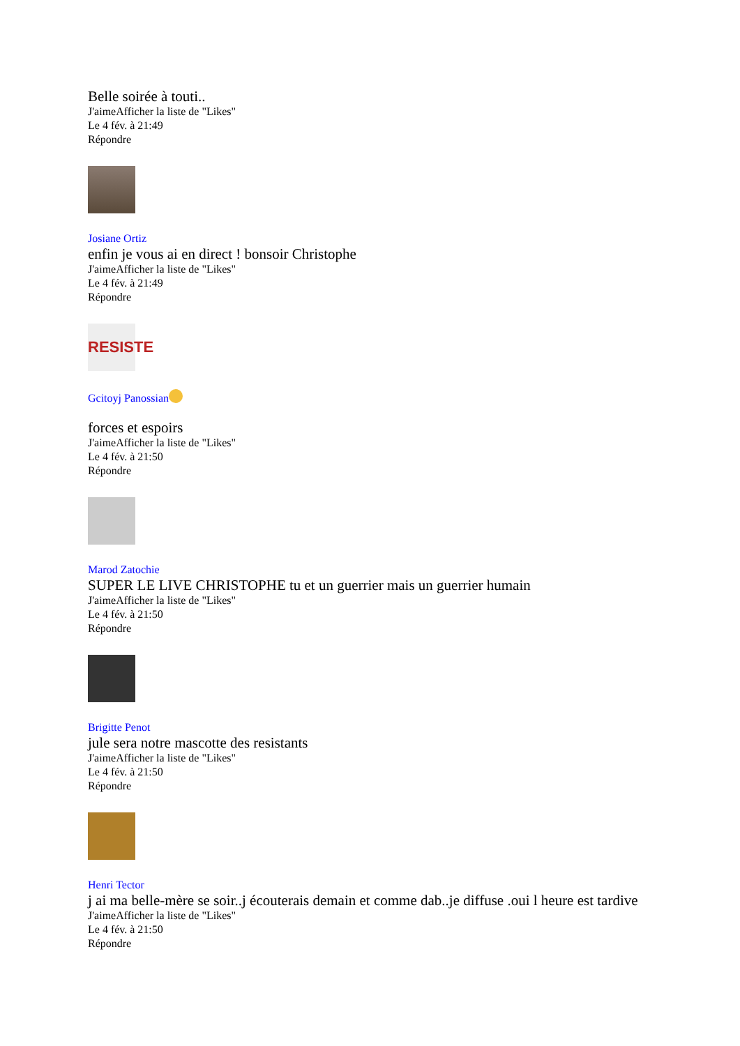Belle soirée à touti..
J'aimeAfficher la liste de "Likes"
Le 4 fév. à 21:49
Répondre
Josiane Ortiz
enfin je vous ai en direct ! bonsoir Christophe
J'aimeAfficher la liste de "Likes"
Le 4 fév. à 21:49
Répondre
RESISTE
Gcitoyj Panossian
forces et espoirs
J'aimeAfficher la liste de "Likes"
Le 4 fév. à 21:50
Répondre
Marod Zatochie
SUPER LE LIVE CHRISTOPHE tu et un guerrier mais un guerrier humain
J'aimeAfficher la liste de "Likes"
Le 4 fév. à 21:50
Répondre
Brigitte Penot
jule sera notre mascotte des resistants
J'aimeAfficher la liste de "Likes"
Le 4 fév. à 21:50
Répondre
Henri Tector
j ai ma belle-mère se soir..j écouterais demain et comme dab..je diffuse .oui l heure est tardive
J'aimeAfficher la liste de "Likes"
Le 4 fév. à 21:50
Répondre